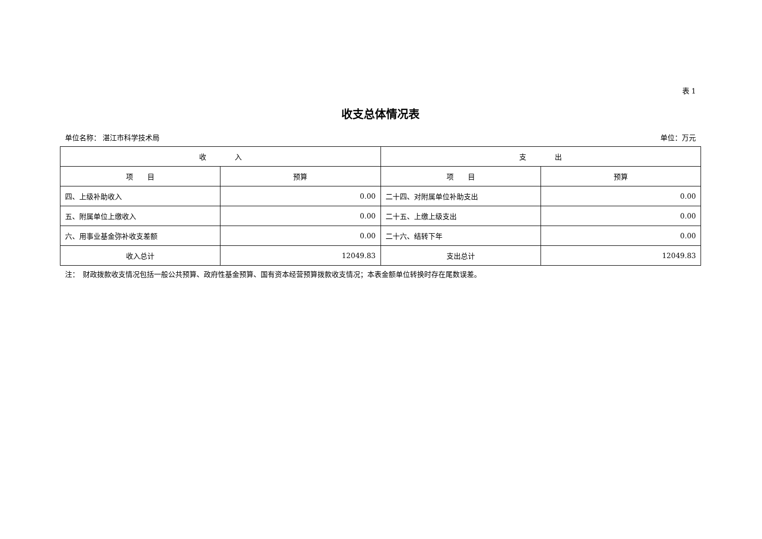表 1
收支总体情况表
单位名称： 湛江市科学技术局 单位：万元
| 收 入 | | 支 出 | |
| --- | --- | --- | --- |
| 项 目 | 预算 | 项 目 | 预算 |
| 四、上级补助收入 | 0.00 | 二十四、对附属单位补助支出 | 0.00 |
| 五、附属单位上缴收入 | 0.00 | 二十五、上缴上级支出 | 0.00 |
| 六、用事业基金弥补收支差额 | 0.00 | 二十六、结转下年 | 0.00 |
| 收入总计 | 12049.83 | 支出总计 | 12049.83 |
注：　财政拨款收支情况包括一般公共预算、政府性基金预算、国有资本经营预算拨款收支情况；本表金额单位转换时存在尾数误差。